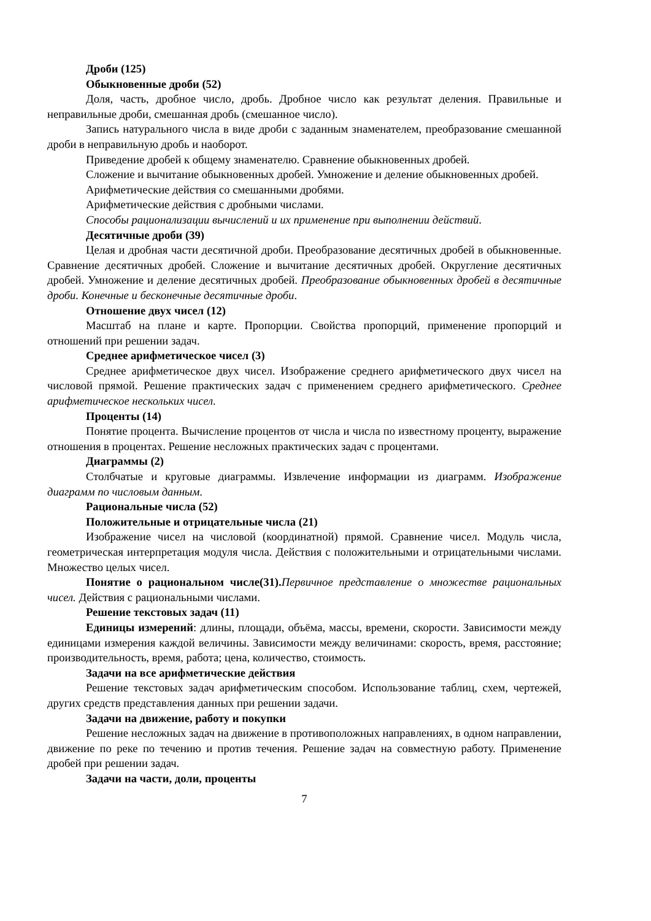Дроби (125)
Обыкновенные дроби (52)
Доля, часть, дробное число, дробь. Дробное число как результат деления. Правильные и неправильные дроби, смешанная дробь (смешанное число).
Запись натурального числа в виде дроби с заданным знаменателем, преобразование смешанной дроби в неправильную дробь и наоборот.
Приведение дробей к общему знаменателю. Сравнение обыкновенных дробей.
Сложение и вычитание обыкновенных дробей. Умножение и деление обыкновенных дробей.
Арифметические действия со смешанными дробями.
Арифметические действия с дробными числами.
Способы рационализации вычислений и их применение при выполнении действий.
Десятичные дроби (39)
Целая и дробная части десятичной дроби. Преобразование десятичных дробей в обыкновенные. Сравнение десятичных дробей. Сложение и вычитание десятичных дробей. Округление десятичных дробей. Умножение и деление десятичных дробей. Преобразование обыкновенных дробей в десятичные дроби. Конечные и бесконечные десятичные дроби.
Отношение двух чисел (12)
Масштаб на плане и карте. Пропорции. Свойства пропорций, применение пропорций и отношений при решении задач.
Среднее арифметическое чисел (3)
Среднее арифметическое двух чисел. Изображение среднего арифметического двух чисел на числовой прямой. Решение практических задач с применением среднего арифметического. Среднее арифметическое нескольких чисел.
Проценты (14)
Понятие процента. Вычисление процентов от числа и числа по известному проценту, выражение отношения в процентах. Решение несложных практических задач с процентами.
Диаграммы (2)
Столбчатые и круговые диаграммы. Извлечение информации из диаграмм. Изображение диаграмм по числовым данным.
Рациональные числа (52)
Положительные и отрицательные числа (21)
Изображение чисел на числовой (координатной) прямой. Сравнение чисел. Модуль числа, геометрическая интерпретация модуля числа. Действия с положительными и отрицательными числами. Множество целых чисел.
Понятие о рациональном числе(31). Первичное представление о множестве рациональных чисел. Действия с рациональными числами.
Решение текстовых задач (11)
Единицы измерений: длины, площади, объёма, массы, времени, скорости. Зависимости между единицами измерения каждой величины. Зависимости между величинами: скорость, время, расстояние; производительность, время, работа; цена, количество, стоимость.
Задачи на все арифметические действия
Решение текстовых задач арифметическим способом. Использование таблиц, схем, чертежей, других средств представления данных при решении задачи.
Задачи на движение, работу и покупки
Решение несложных задач на движение в противоположных направлениях, в одном направлении, движение по реке по течению и против течения. Решение задач на совместную работу. Применение дробей при решении задач.
Задачи на части, доли, проценты
7